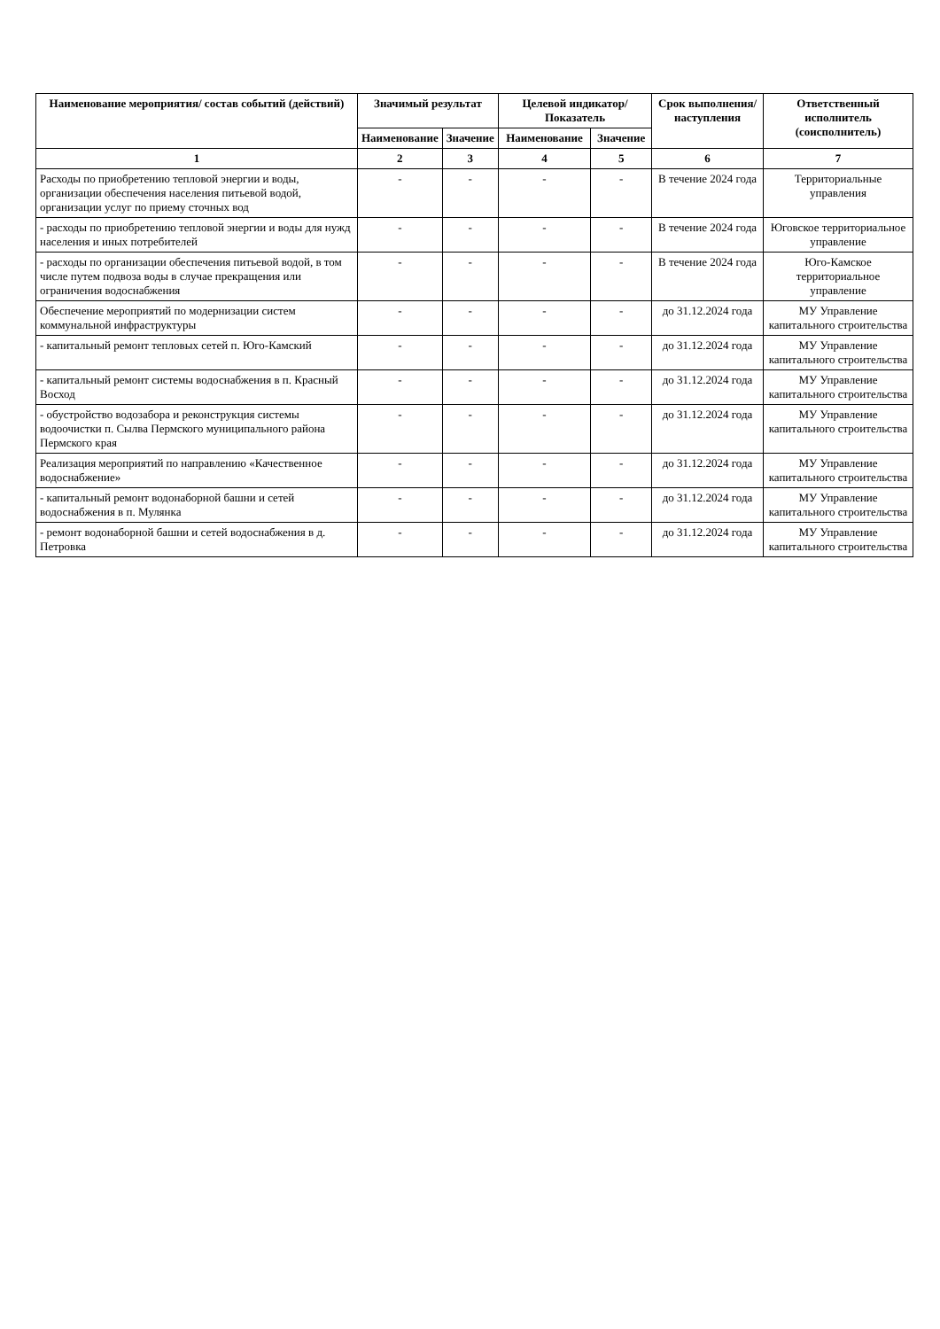| Наименование мероприятия/ состав событий (действий) | Значимый результат | | Целевой индикатор/ Показатель | | Срок выполнения/ наступления | Ответственный исполнитель (соисполнитель) |
| --- | --- | --- | --- | --- | --- | --- |
| | Наименование | Значение | Наименование | Значение | | |
| 1 | 2 | 3 | 4 | 5 | 6 | 7 |
| Расходы по приобретению тепловой энергии и воды, организации обеспечения населения питьевой водой, организации услуг по приему сточных вод | - | - | - | - | В течение 2024 года | Территориальные управления |
| - расходы по приобретению тепловой энергии и воды для нужд населения и иных потребителей | - | - | - | - | В течение 2024 года | Юговское территориальное управление |
| - расходы по организации обеспечения питьевой водой, в том числе путем подвоза воды в случае прекращения или ограничения водоснабжения | - | - | - | - | В течение 2024 года | Юго-Камское территориальное управление |
| Обеспечение мероприятий по модернизации систем коммунальной инфраструктуры | - | - | - | - | до 31.12.2024 года | МУ Управление капитального строительства |
| - капитальный ремонт тепловых сетей п. Юго-Камский | - | - | - | - | до 31.12.2024 года | МУ Управление капитального строительства |
| - капитальный ремонт системы водоснабжения в п. Красный Восход | - | - | - | - | до 31.12.2024 года | МУ Управление капитального строительства |
| - обустройство водозабора и реконструкция системы водоочистки п. Сылва Пермского муниципального района Пермского края | - | - | - | - | до 31.12.2024 года | МУ Управление капитального строительства |
| Реализация мероприятий по направлению «Качественное водоснабжение» | - | - | - | - | до 31.12.2024 года | МУ Управление капитального строительства |
| - капитальный ремонт водонаборной башни и сетей водоснабжения в п. Мулянка | - | - | - | - | до 31.12.2024 года | МУ Управление капитального строительства |
| - ремонт водонаборной башни и сетей водоснабжения в д. Петровка | - | - | - | - | до 31.12.2024 года | МУ Управление капитального строительства |